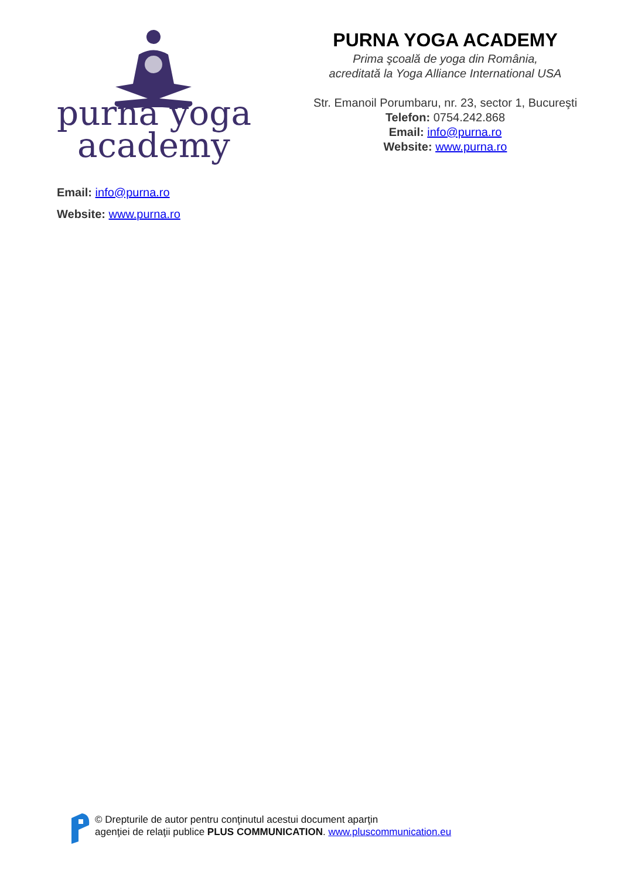purna yoga
academy
PURNA YOGA ACADEMY
Prima şcoală de yoga din România,
acreditată la Yoga Alliance International USA
Str. Emanoil Porumbaru, nr. 23, sector 1, Bucureşti
Telefon: 0754.242.868
Email: info@purna.ro
Website: www.purna.ro
Email: info@purna.ro
Website: www.purna.ro
© Drepturile de autor pentru conţinutul acestui document aparţin
agenţiei de relaţii publice PLUS COMMUNICATION. www.pluscommunication.eu